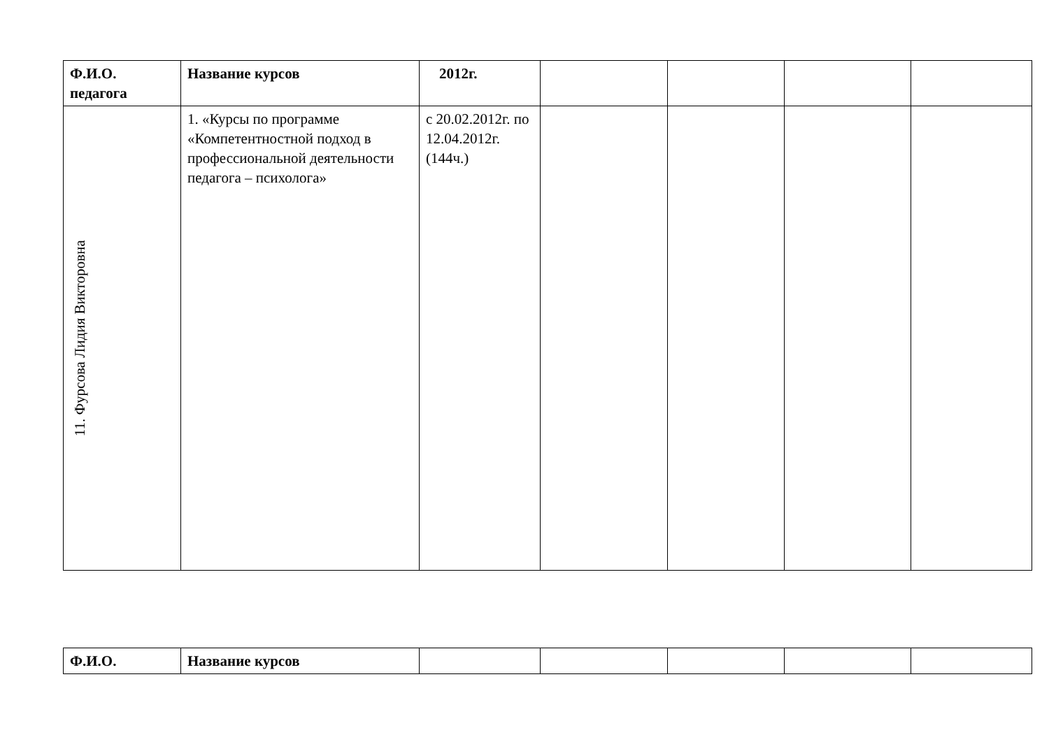| Ф.И.О. педагога | Название курсов | 2012г. | | | | |
| 11. Фурсова Лидия Викторовна | 1. «Курсы по программе «Компетентностной подход в профессиональной деятельности педагога – психолога» | с 20.02.2012г. по 12.04.2012г. (144ч.) | | | | |
| Ф.И.О. | Название курсов | | | | | |